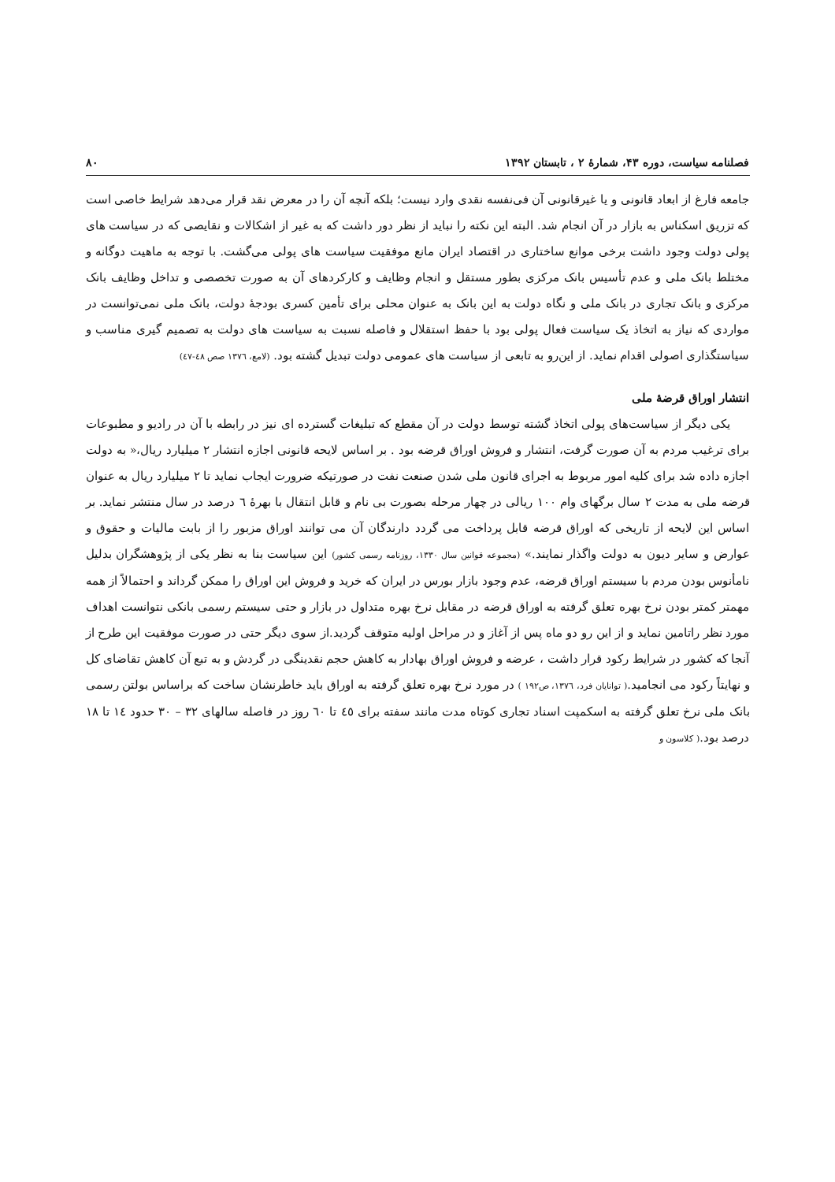فصلنامه سیاست، دوره ۴۳، شمارهٔ ۲ ، تابستان ۱۳۹۲ ۸۰
جامعه فارغ از ابعاد قانونی و یا غیرقانونی آن فی‌نفسه نقدی وارد نیست؛ بلکه آنچه آن را در معرض نقد قرار می‌دهد شرایط خاصی است که تزریق اسکناس به بازار در آن انجام شد. البته این نکته را نباید از نظر دور داشت که به غیر از اشکالات و نقایصی که در سیاست های پولی دولت وجود داشت برخی موانع ساختاری در اقتصاد ایران مانع موفقیت سیاست های پولی می‌گشت. با توجه به ماهیت دوگانه و مختلط بانک ملی و عدم تأسیس بانک مرکزی بطور مستقل و انجام وظایف و کارکردهای آن به صورت تخصصی و تداخل وظایف بانک مرکزی و بانک تجاری در بانک ملی و نگاه دولت به این بانک به عنوان محلی برای تأمین کسری بودجهٔ دولت، بانک ملی نمی‌توانست در مواردی که نیاز به اتخاذ یک سیاست فعال پولی بود با حفظ استقلال و فاصله نسبت به سیاست های دولت به تصمیم گیری مناسب و سیاستگذاری اصولی اقدام نماید. از این‌رو به تابعی از سیاست های عمومی دولت تبدیل گشته بود. (لامع، ۱۳۷٦ صص ٤٨-٤٧)
انتشار اوراق قرضهٔ ملی
یکی دیگر از سیاست‌های پولی اتخاذ گشته توسط دولت در آن مقطع که تبلیغات گسترده ای نیز در رابطه با آن در رادیو و مطبوعات برای ترغیب مردم به آن صورت گرفت، انتشار و فروش اوراق قرضه بود . بر اساس لایحه قانونی اجازه انتشار ۲ میلیارد ریال،« به دولت اجازه داده شد برای کلیه امور مربوط به اجرای قانون ملی شدن صنعت نفت در صورتیکه ضرورت ایجاب نماید تا ۲ میلیارد ریال به عنوان قرضه ملی به مدت ۲ سال برگهای وام ۱۰۰ ریالی در چهار مرحله بصورت بی نام و قابل انتقال با بهرهٔ ٦ درصد در سال منتشر نماید. بر اساس این لایحه از تاریخی که اوراق قرضه قابل پرداخت می گردد دارندگان آن می توانند اوراق مزبور را از بابت مالیات و حقوق و عوارض و سایر دیون به دولت واگذار نمایند.» (مجموعه قوانین سال ۱۳۳۰، روزنامه رسمی کشور) این سیاست بنا به نظر یکی از پژوهشگران بدلیل نامأنوس بودن مردم با سیستم اوراق قرضه، عدم وجود بازار بورس در ایران که خرید و فروش این اوراق را ممکن گرداند و احتمالاً از همه مهمتر کمتر بودن نرخ بهره تعلق گرفته به اوراق قرضه در مقابل نرخ بهره متداول در بازار و حتی سیستم رسمی بانکی نتوانست اهداف مورد نظر راتامین نماید و از این رو دو ماه پس از آغاز و در مراحل اولیه متوقف گردید.از سوی دیگر حتی در صورت موفقیت این طرح از آنجا که کشور در شرایط رکود قرار داشت ، عرضه و فروش اوراق بهادار به کاهش حجم نقدینگی در گردش و به تبع آن کاهش تقاضای کل و نهایتاً رکود می انجامید.( توانایان فرد، ۱۳۷٦، ص۱۹۲ ) در مورد نرخ بهره تعلق گرفته به اوراق باید خاطرنشان ساخت که براساس بولتن رسمی بانک ملی نرخ تعلق گرفته به اسکمپت اسناد تجاری کوتاه مدت مانند سفته برای ٤٥ تا ٦۰ روز در فاصله سالهای ۳۲ – ۳۰ حدود ١٤ تا ١٨ درصد بود.( کلاسون و